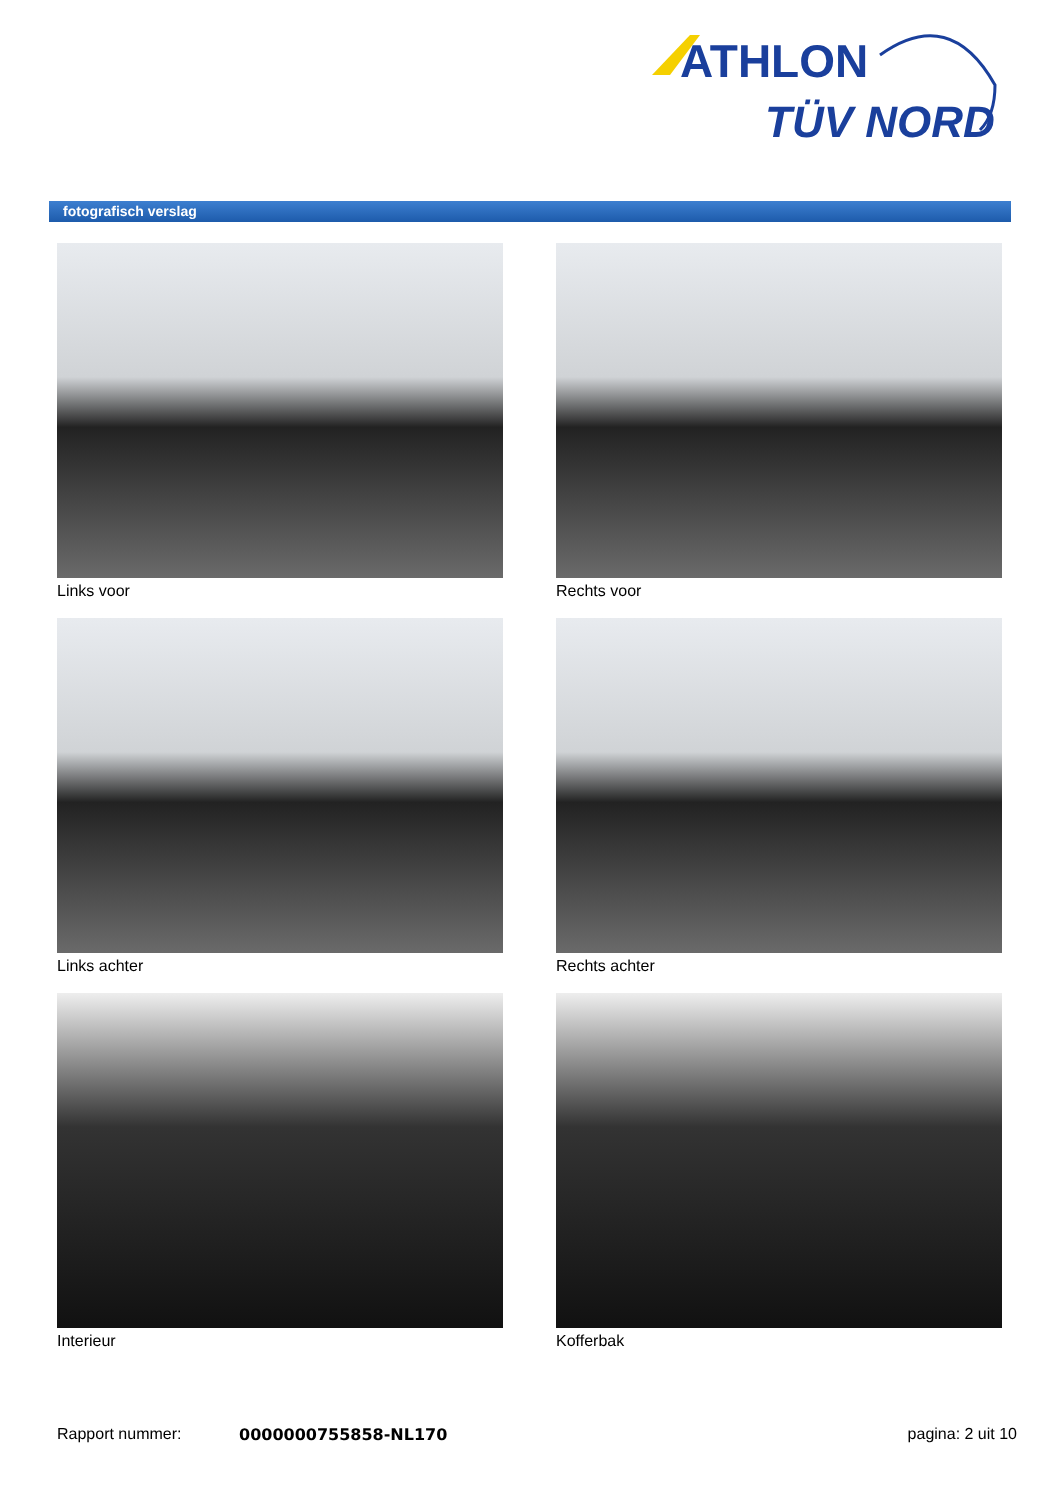ATHLON
TÜV NORD
fotografisch verslag
Links voor
Rechts voor
Links achter
Rechts achter
Interieur
Kofferbak
Rapport nummer: 0000000755858-NL170 pagina: 2 uit 10